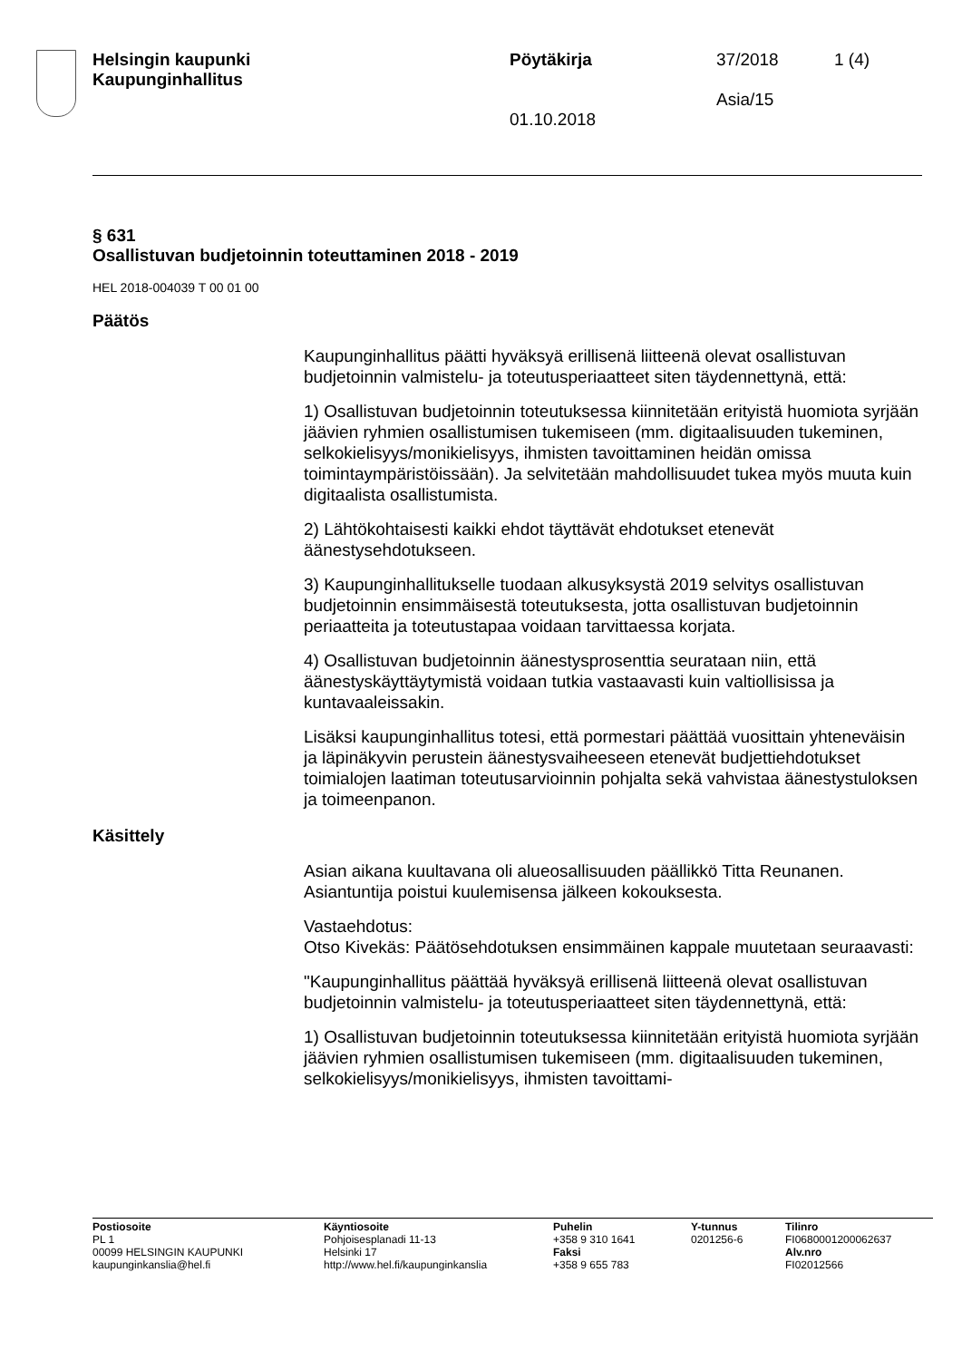Helsingin kaupunki
Kaupunginhallitus
Pöytäkirja
01.10.2018
37/2018
Asia/15
1 (4)
§ 631
Osallistuvan budjetoinnin toteuttaminen 2018 - 2019
HEL 2018-004039 T 00 01 00
Päätös
Kaupunginhallitus päätti hyväksyä erillisenä liitteenä olevat osallistuvan budjetoinnin valmistelu- ja toteutusperiaatteet siten täydennettynä, että:
1) Osallistuvan budjetoinnin toteutuksessa kiinnitetään erityistä huomiota syrjään jäävien ryhmien osallistumisen tukemiseen (mm. digitaalisuuden tukeminen, selkokielisyys/monikielisyys, ihmisten tavoittaminen heidän omissa toimintaympäristöissään). Ja selvitetään mahdollisuudet tukea myös muuta kuin digitaalista osallistumista.
2) Lähtökohtaisesti kaikki ehdot täyttävät ehdotukset etenevät äänestysehdotukseen.
3) Kaupunginhallitukselle tuodaan alkusyksystä 2019 selvitys osallistuvan budjetoinnin ensimmäisestä toteutuksesta, jotta osallistuvan budjetoinnin periaatteita ja toteutustapaa voidaan tarvittaessa korjata.
4) Osallistuvan budjetoinnin äänestysprosenttia seurataan niin, että äänestyskäyttäytymistä voidaan tutkia vastaavasti kuin valtiollisissa ja kuntavaaleissakin.
Lisäksi kaupunginhallitus totesi, että pormestari päättää vuosittain yhteneväisin ja läpinäkyvin perustein äänestysvaiheeseen etenevät budjettiehdotukset toimialojen laatiman toteutusarvioinnin pohjalta sekä vahvistaa äänestystuloksen ja toimeenpanon.
Käsittely
Asian aikana kuultavana oli alueosallisuuden päällikkö Titta Reunanen. Asiantuntija poistui kuulemisensa jälkeen kokouksesta.
Vastaehdotus:
Otso Kivekäs: Päätösehdotuksen ensimmäinen kappale muutetaan seuraavasti:
"Kaupunginhallitus päättää hyväksyä erillisenä liitteenä olevat osallistuvan budjetoinnin valmistelu- ja toteutusperiaatteet siten täydennettynä, että:
1) Osallistuvan budjetoinnin toteutuksessa kiinnitetään erityistä huomiota syrjään jäävien ryhmien osallistumisen tukemiseen (mm. digitaalisuuden tukeminen, selkokielisyys/monikielisyys, ihmisten tavoittami-
Postiosoite
PL 1
00099 HELSINGIN KAUPUNKI
kaupunginkanslia@hel.fi
Käyntiosoite
Pohjoisesplanadi 11-13
Helsinki 17
http://www.hel.fi/kaupunginkanslia
Puhelin
+358 9 310 1641
Faksi
+358 9 655 783
Y-tunnus
0201256-6
Tilinro
FI0680001200062637
Alv.nro
FI02012566